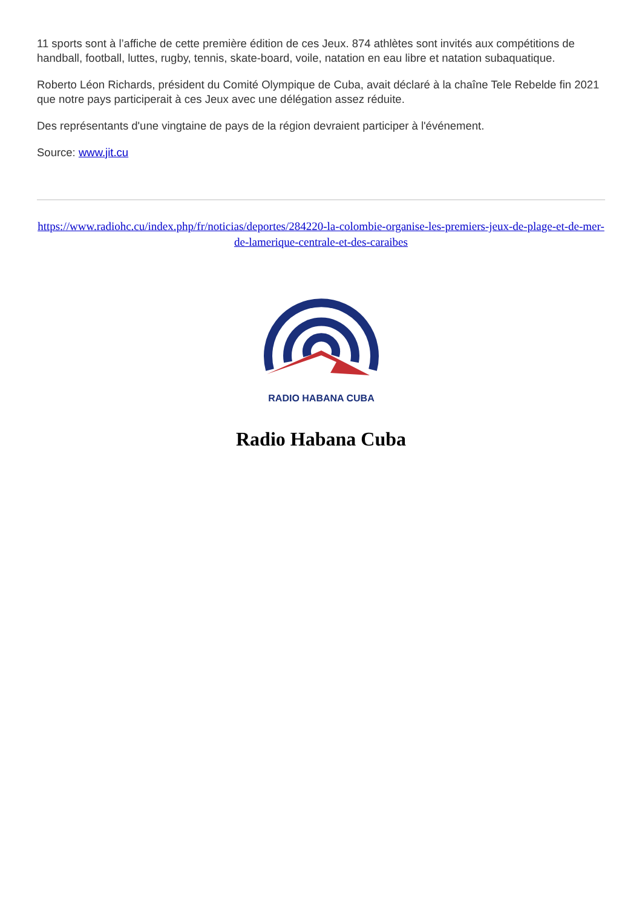11 sports sont à l’affiche de cette première édition de ces Jeux. 874 athlètes sont invités aux compétitions de handball, football, luttes, rugby, tennis, skate-board, voile, natation en eau libre et natation subaquatique.
Roberto Léon Richards, président du Comité Olympique de Cuba, avait déclaré à la chaîne Tele Rebelde fin 2021 que notre pays participerait à ces Jeux avec une délégation assez réduite.
Des représentants d'une vingtaine de pays de la région devraient participer à l'événement.
Source: www.jit.cu
https://www.radiohc.cu/index.php/fr/noticias/deportes/284220-la-colombie-organise-les-premiers-jeux-de-plage-et-de-mer-de-lamerique-centrale-et-des-caraibes
RADIO HABANA CUBA
Radio Habana Cuba